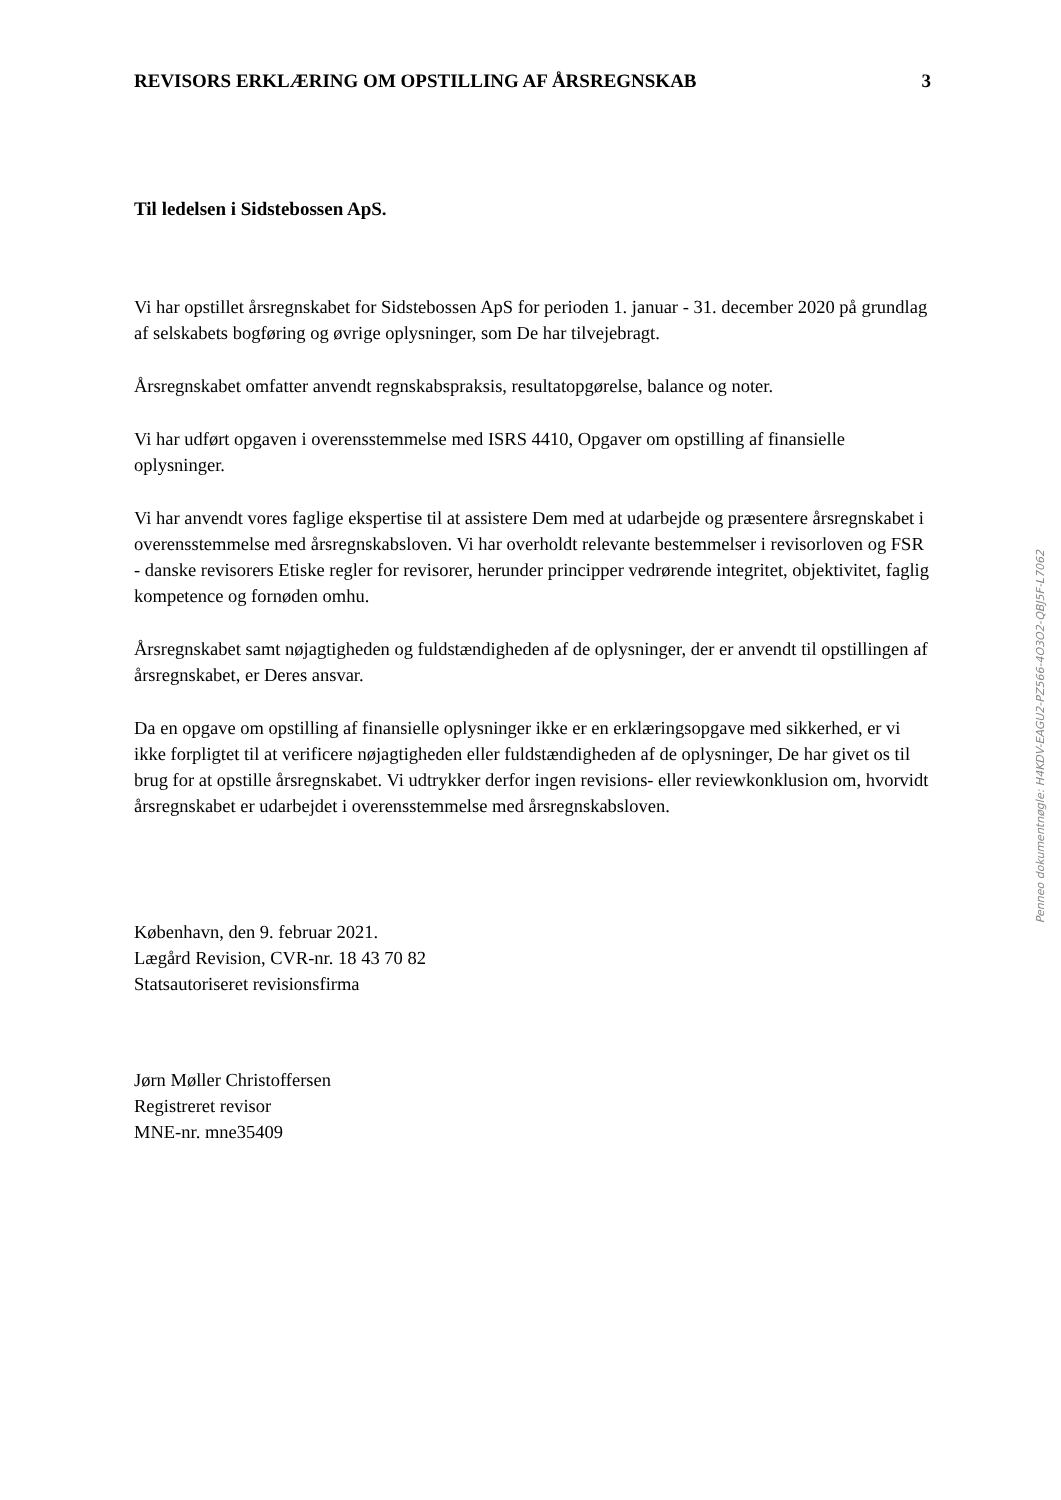REVISORS ERKLÆRING OM OPSTILLING AF ÅRSREGNSKAB 3
Til ledelsen i Sidstebossen ApS.
Vi har opstillet årsregnskabet for Sidstebossen ApS for perioden 1. januar - 31. december 2020 på grundlag af selskabets bogføring og øvrige oplysninger, som De har tilvejebragt.
Årsregnskabet omfatter anvendt regnskabspraksis, resultatopgørelse, balance og noter.
Vi har udført opgaven i overensstemmelse med ISRS 4410, Opgaver om opstilling af finansielle oplysninger.
Vi har anvendt vores faglige ekspertise til at assistere Dem med at udarbejde og præsentere årsregnskabet i overensstemmelse med årsregnskabsloven. Vi har overholdt relevante bestemmelser i revisorloven og FSR - danske revisorers Etiske regler for revisorer, herunder principper vedrørende integritet, objektivitet, faglig kompetence og fornøden omhu.
Årsregnskabet samt nøjagtigheden og fuldstændigheden af de oplysninger, der er anvendt til opstillingen af årsregnskabet, er Deres ansvar.
Da en opgave om opstilling af finansielle oplysninger ikke er en erklæringsopgave med sikkerhed, er vi ikke forpligtet til at verificere nøjagtigheden eller fuldstændigheden af de oplysninger, De har givet os til brug for at opstille årsregnskabet. Vi udtrykker derfor ingen revisions- eller reviewkonklusion om, hvorvidt årsregnskabet er udarbejdet i overensstemmelse med årsregnskabsloven.
København, den 9. februar 2021.
Lægård Revision, CVR-nr. 18 43 70 82
Statsautoriseret revisionsfirma
Jørn Møller Christoffersen
Registreret revisor
MNE-nr. mne35409
Penneo dokumentnøgle: H4KDV-EAGU2-PZ566-4O3O2-QBJ5F-L7062